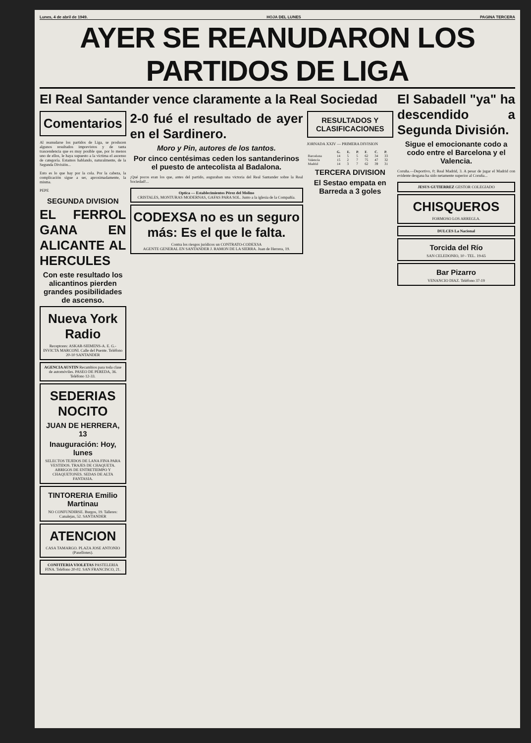Lunes, 4 de abril de 1949. HOJA DEL LUNES PAGINA TERCERA
AYER SE REANUDARON LOS PARTIDOS DE LIGA
El Real Santander vence claramente a la Real Sociedad
Comentarios
Al reanudarse los partidos de Liga, se producen algunos resultados imprevistos y de tanta trascendencia que es muy posible que, por lo menos uno de ellos, le haya supuesto a la víctima el ascenso de categoría. Estamos hablando, naturalmente, de la Segunda División...
Esto es lo que hay por la cola. Por la cabeza, la complicación sigue a ser, aproximadamente, la misma.
PEPE
SEGUNDA DIVISION
EL FERROL GANA EN ALICANTE AL HERCULES
Con este resultado los alicantinos pierden grandes posibilidades de ascenso.
Nueva York Radio
Receptores: ASKAR-SIEMENS-A. E. G.-INVICTA MARCONI. Calle del Puente. Teléfono 20-10 SANTANDER
AGENCIA AUSTIN Recambios para toda clase de automóviles. PASEO DE PEREDA, 36. Teléfono 12-33.
SEDERIAS NOCITO
JUAN DE HERRERA, 13
Inauguración: Hoy, lunes
SELECTOS TEJIDOS DE LANA FINA PARA VESTIDOS. TRAJES DE CHAQUETA. ABRIGOS DE ENTRETIEMPO Y CHAQUETONES. SEDAS DE ALTA FANTASIA.
TINTORERIA Emilio Martinau
NO CONFUNDIRSE. Burgos, 19. Talleres: Canalejas, 52. SANTANDER
ATENCION
CASA TAMARGO. PLAZA JOSE ANTONIO (Pasellones).
CONFITERIA VIOLETAS PASTELERIA FINA. Teléfono 20-02. SAN FRANCISCO, 21.
2-0 fué el resultado de ayer en el Sardinero.
Moro y Pin, autores de los tantos.
Por cinco centésimas ceden los santanderinos el puesto de antecolista al Badalona.
¡Qué pocos eran los que, antes del partido, auguraban una victoria del Real Santander sobre la Real Sociedad!...
Optica — Establecimientos Pérez del Molino
CRISTALES, MONTURAS MODERNAS, GAFAS PARA SOL. Junto a la iglesia de la Compañía.
CODEXSA no es un seguro más: Es el que le falta.
Contra los riesgos jurídicos un CONTRATO-CODEXSA
AGENTE GENERAL EN SANTANDER J. RAMON DE LA SIERRA. Juan de Herrera, 19.
RESULTADOS Y CLASIFICACIONES
JORNADA XXIV — PRIMERA DIVISION
| | G. | E. | P. | F. | C. | P. |
| --- | --- | --- | --- | --- | --- | --- |
| Barcelona | 14 | 5 | 5 | 62 | 34 | 33 |
| Valencia | 15 | 2 | 7 | 75 | 47 | 32 |
| Madrid | 14 | 3 | 7 | 62 | 39 | 31 |
TERCERA DIVISION
El Sestao empata en Barreda a 3 goles
El Sabadell "ya" ha descendido a Segunda División.
Sigue el emocionante codo a codo entre el Barcelona y el Valencia.
Coruña.—Deportivo, 0; Real Madrid, 3. A pesar de jugar el Madrid con evidente desgana ha sido netamente superior al Coruña...
JESUS GUTIERREZ GESTOR COLEGIADO
CHISQUEROS
FORMOSO LOS ARREGLA.
DULCES La Nacional
Torcida del Río
SAN CELEDONIO, 10 - TEL. 19-65
Bar Pizarro
VENANCIO DIAZ. Teléfono 37-19